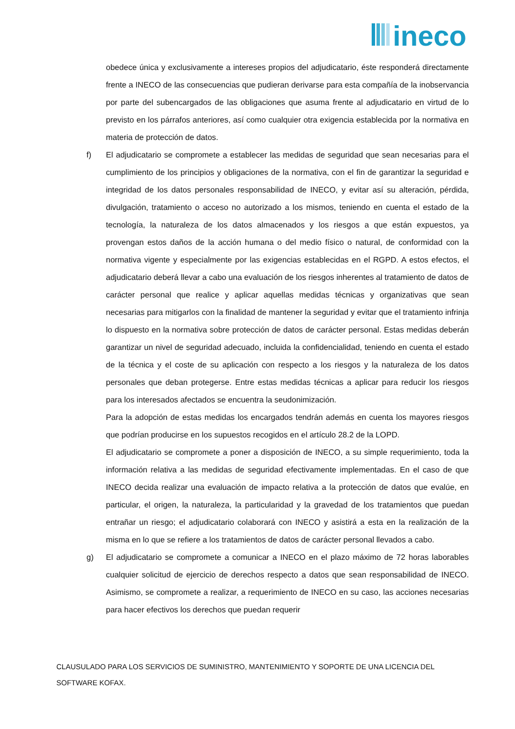ineco
obedece única y exclusivamente a intereses propios del adjudicatario, éste responderá directamente frente a INECO de las consecuencias que pudieran derivarse para esta compañía de la inobservancia por parte del subencargados de las obligaciones que asuma frente al adjudicatario en virtud de lo previsto en los párrafos anteriores, así como cualquier otra exigencia establecida por la normativa en materia de protección de datos.
f) El adjudicatario se compromete a establecer las medidas de seguridad que sean necesarias para el cumplimiento de los principios y obligaciones de la normativa, con el fin de garantizar la seguridad e integridad de los datos personales responsabilidad de INECO, y evitar así su alteración, pérdida, divulgación, tratamiento o acceso no autorizado a los mismos, teniendo en cuenta el estado de la tecnología, la naturaleza de los datos almacenados y los riesgos a que están expuestos, ya provengan estos daños de la acción humana o del medio físico o natural, de conformidad con la normativa vigente y especialmente por las exigencias establecidas en el RGPD. A estos efectos, el adjudicatario deberá llevar a cabo una evaluación de los riesgos inherentes al tratamiento de datos de carácter personal que realice y aplicar aquellas medidas técnicas y organizativas que sean necesarias para mitigarlos con la finalidad de mantener la seguridad y evitar que el tratamiento infrinja lo dispuesto en la normativa sobre protección de datos de carácter personal. Estas medidas deberán garantizar un nivel de seguridad adecuado, incluida la confidencialidad, teniendo en cuenta el estado de la técnica y el coste de su aplicación con respecto a los riesgos y la naturaleza de los datos personales que deban protegerse. Entre estas medidas técnicas a aplicar para reducir los riesgos para los interesados afectados se encuentra la seudonimización.
Para la adopción de estas medidas los encargados tendrán además en cuenta los mayores riesgos que podrían producirse en los supuestos recogidos en el artículo 28.2 de la LOPD.
El adjudicatario se compromete a poner a disposición de INECO, a su simple requerimiento, toda la información relativa a las medidas de seguridad efectivamente implementadas. En el caso de que INECO decida realizar una evaluación de impacto relativa a la protección de datos que evalúe, en particular, el origen, la naturaleza, la particularidad y la gravedad de los tratamientos que puedan entrañar un riesgo; el adjudicatario colaborará con INECO y asistirá a esta en la realización de la misma en lo que se refiere a los tratamientos de datos de carácter personal llevados a cabo.
g) El adjudicatario se compromete a comunicar a INECO en el plazo máximo de 72 horas laborables cualquier solicitud de ejercicio de derechos respecto a datos que sean responsabilidad de INECO. Asimismo, se compromete a realizar, a requerimiento de INECO en su caso, las acciones necesarias para hacer efectivos los derechos que puedan requerir
CLAUSULADO PARA LOS SERVICIOS DE SUMINISTRO, MANTENIMIENTO Y SOPORTE DE UNA LICENCIA DEL SOFTWARE KOFAX.